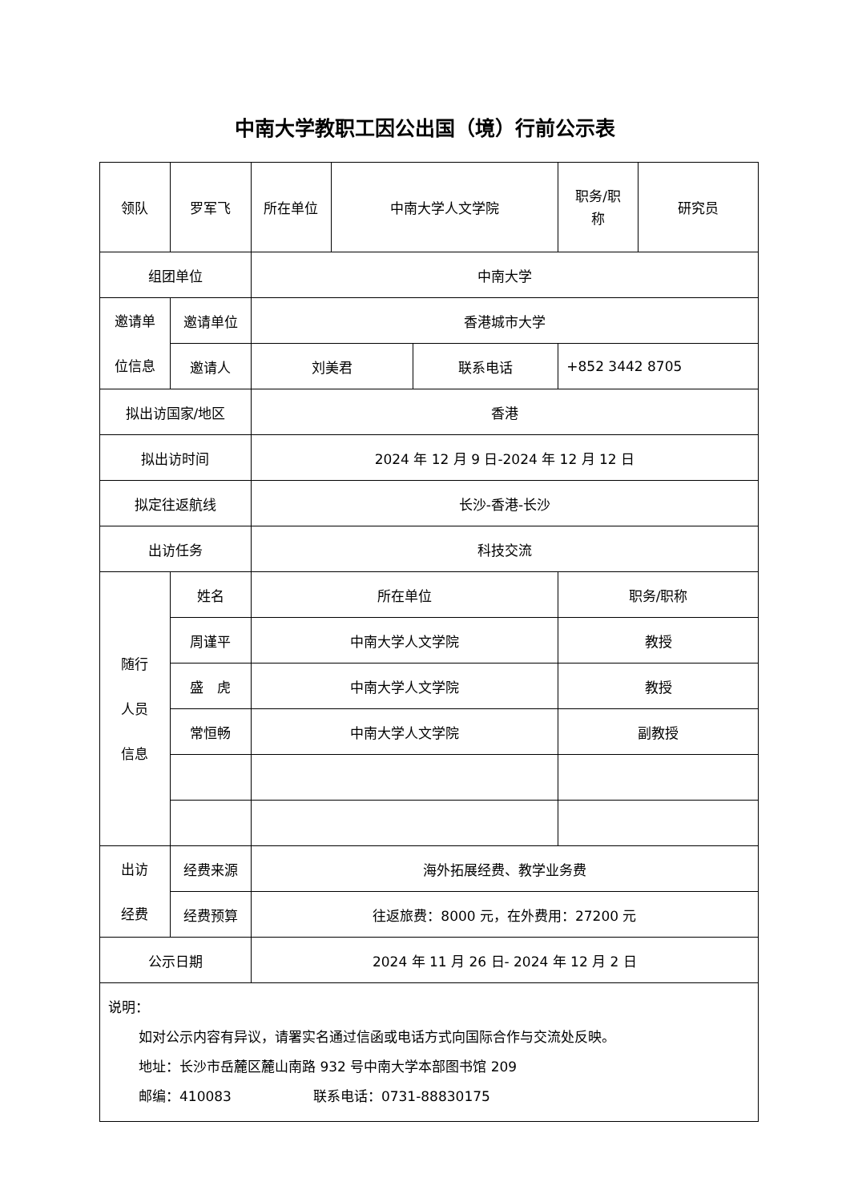中南大学教职工因公出国（境）行前公示表
| 领队 | 罗军飞 | 所在单位 | 中南大学人文学院 | | 职务/职 称 | 研究员 |
| 组团单位 | | 中南大学 | | | | |
| 邀请单 位信息 | 邀请单位 | 香港城市大学 | | | | |
| | 邀请人 | 刘美君 | | 联系电话 | +852 3442 8705 | |
| 拟出访国家/地区 | | 香港 | | | | |
| 拟出访时间 | | 2024 年 12 月 9 日-2024 年 12 月 12 日 | | | | |
| 拟定往返航线 | | 长沙-香港-长沙 | | | | |
| 出访任务 | | 科技交流 | | | | |
| 随行 人员 信息 | 姓名 | 所在单位 | | | 职务/职称 | |
| | 周谨平 | 中南大学人文学院 | | | 教授 | |
| | 盛 虎 | 中南大学人文学院 | | | 教授 | |
| | 常恒畅 | 中南大学人文学院 | | | 副教授 | |
| 出访 经费 | 经费来源 | 海外拓展经费、教学业务费 | | | | |
| | 经费预算 | 往返旅费：8000 元，在外费用：27200 元 | | | | |
| 公示日期 | | 2024 年 11 月 26 日- 2024 年 12 月 2 日 | | | | |
| 说明： 如对公示内容有异议，请署实名通过信函或电话方式向国际合作与交流处反映。 地址：长沙市岳麓区麓山南路 932 号中南大学本部图书馆 209 邮编：410083 联系电话：0731-88830175 | | | | | | |